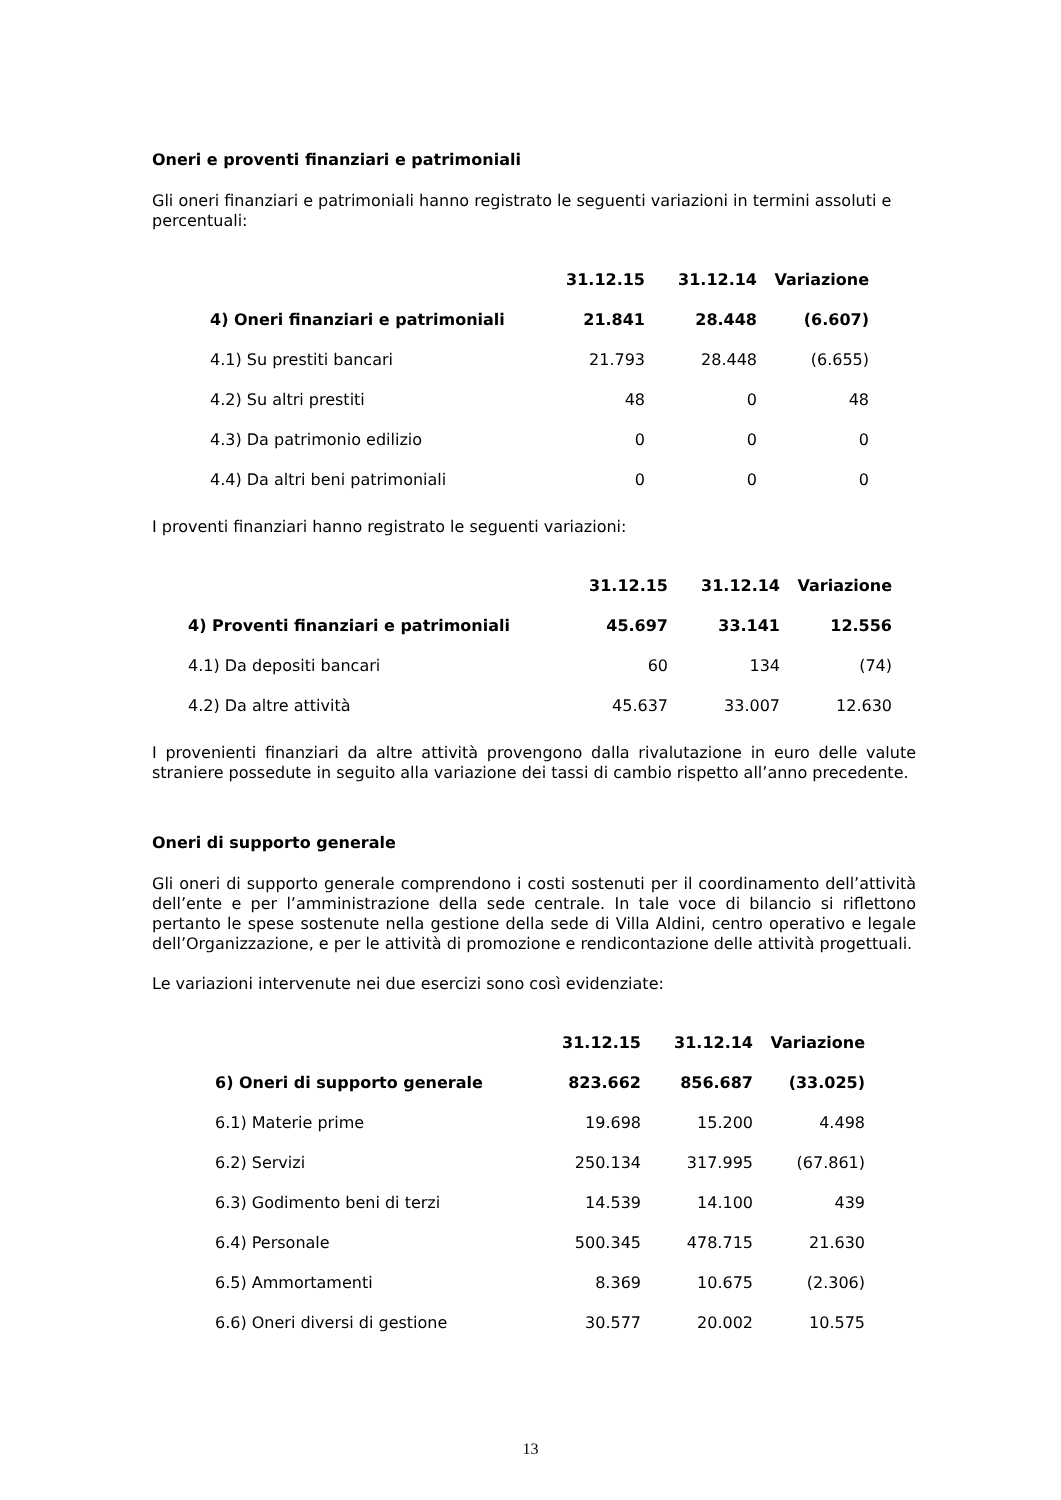Oneri e proventi finanziari e patrimoniali
Gli oneri finanziari e patrimoniali hanno registrato le seguenti variazioni in termini assoluti e percentuali:
| | 31.12.15 | 31.12.14 | Variazione |
| --- | --- | --- | --- |
| 4) Oneri finanziari e patrimoniali | 21.841 | 28.448 | (6.607) |
| 4.1) Su prestiti bancari | 21.793 | 28.448 | (6.655) |
| 4.2) Su altri prestiti | 48 | 0 | 48 |
| 4.3) Da patrimonio edilizio | 0 | 0 | 0 |
| 4.4) Da altri beni patrimoniali | 0 | 0 | 0 |
I proventi finanziari hanno registrato le seguenti variazioni:
| | 31.12.15 | 31.12.14 | Variazione |
| --- | --- | --- | --- |
| 4) Proventi finanziari e patrimoniali | 45.697 | 33.141 | 12.556 |
| 4.1) Da depositi bancari | 60 | 134 | (74) |
| 4.2) Da altre attività | 45.637 | 33.007 | 12.630 |
I provenienti finanziari da altre attività provengono dalla rivalutazione in euro delle valute straniere possedute in seguito alla variazione dei tassi di cambio rispetto all’anno precedente.
Oneri di supporto generale
Gli oneri di supporto generale comprendono i costi sostenuti per il coordinamento dell’attività dell’ente e per l’amministrazione della sede centrale. In tale voce di bilancio si riflettono pertanto le spese sostenute nella gestione della sede di Villa Aldini, centro operativo e legale dell’Organizzazione, e per le attività di promozione e rendicontazione delle attività progettuali.
Le variazioni intervenute nei due esercizi sono così evidenziate:
| | 31.12.15 | 31.12.14 | Variazione |
| --- | --- | --- | --- |
| 6) Oneri di supporto generale | 823.662 | 856.687 | (33.025) |
| 6.1) Materie prime | 19.698 | 15.200 | 4.498 |
| 6.2) Servizi | 250.134 | 317.995 | (67.861) |
| 6.3) Godimento beni di terzi | 14.539 | 14.100 | 439 |
| 6.4) Personale | 500.345 | 478.715 | 21.630 |
| 6.5) Ammortamenti | 8.369 | 10.675 | (2.306) |
| 6.6) Oneri diversi di gestione | 30.577 | 20.002 | 10.575 |
13